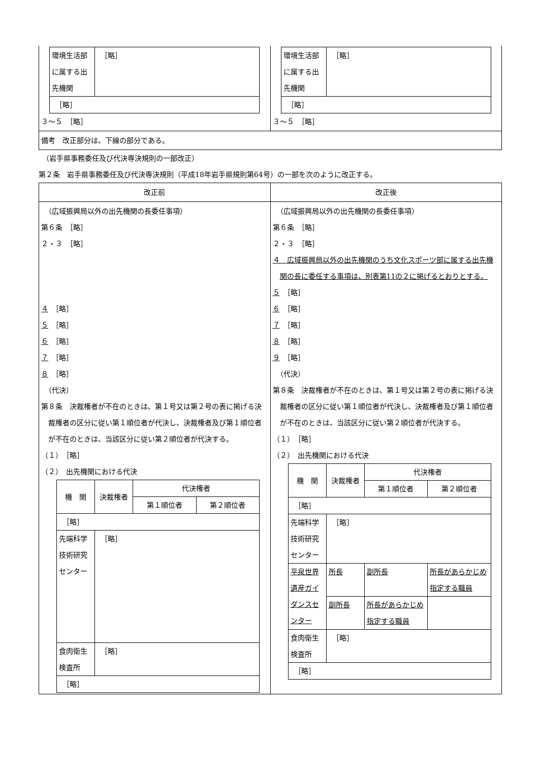| / 環境生活部に属する出先機関 / ［略］ / / ［略］ / / ３～５ ［略］ | / 環境生活部に属する出先機関 / ［略］ / / ［略］ / / ３～５ ［略］ |
| 備考 改正部分は、下線の部分である。 | |
　（岩手県事務委任及び代決専決規則の一部改正）
第２条　岩手県事務委任及び代決専決規則（平成18年岩手県規則第64号）の一部を次のように改正する。
| 改正前 | 改正後 |
| （広域振興局以外の出先機関の長委任事項） 第６条 ［略］ ２・３ ［略］ ４ ［略］ ５ ［略］ ６ ［略］ ７ ［略］ ８ ［略］ （代決） 第８条 決裁権者が不在のときは、第１号又は第２号の表に掲げる決裁権者の区分に従い第１順位者が代決し、決裁権者及び第１順位者が不在のときは、当該区分に従い第２順位者が代決する。 （１） ［略］ （２） 出先機関における代決 / 機 関 / 決裁権者 / 代決権者 / / / / / 第１順位者 / 第２順位者 / / ［略］ / / / / / 先端科学技術研究センター / ［略］ / / / / 食肉衛生検査所 / ［略］ / / / / ［略］ / / / / | （広域振興局以外の出先機関の長委任事項） 第６条 ［略］ ２・３ ［略］ ４ 広域振興局以外の出先機関のうち文化スポーツ部に属する出先機関の長に委任する事項は、別表第11の２に掲げるとおりとする。 ５ ［略］ ６ ［略］ ７ ［略］ ８ ［略］ ９ ［略］ （代決） 第８条 決裁権者が不在のときは、第１号又は第２号の表に掲げる決裁権者の区分に従い第１順位者が代決し、決裁権者及び第１順位者が不在のときは、当該区分に従い第２順位者が代決する。 （１） ［略］ （２） 出先機関における代決 / 機 関 / 決裁権者 / 代決権者 / / / / / 第１順位者 / 第２順位者 / / ［略］ / / / / / 先端科学技術研究センター / ［略］ / / / / 平泉世界遺産ガイダンスセンター / 所長 / 副所長 / 所長があらかじめ指定する職員 / / / 副所長 / 所長があらかじめ指定する職員 / / / 食肉衛生検査所 / ［略］ / / / / ［略］ / / / / |